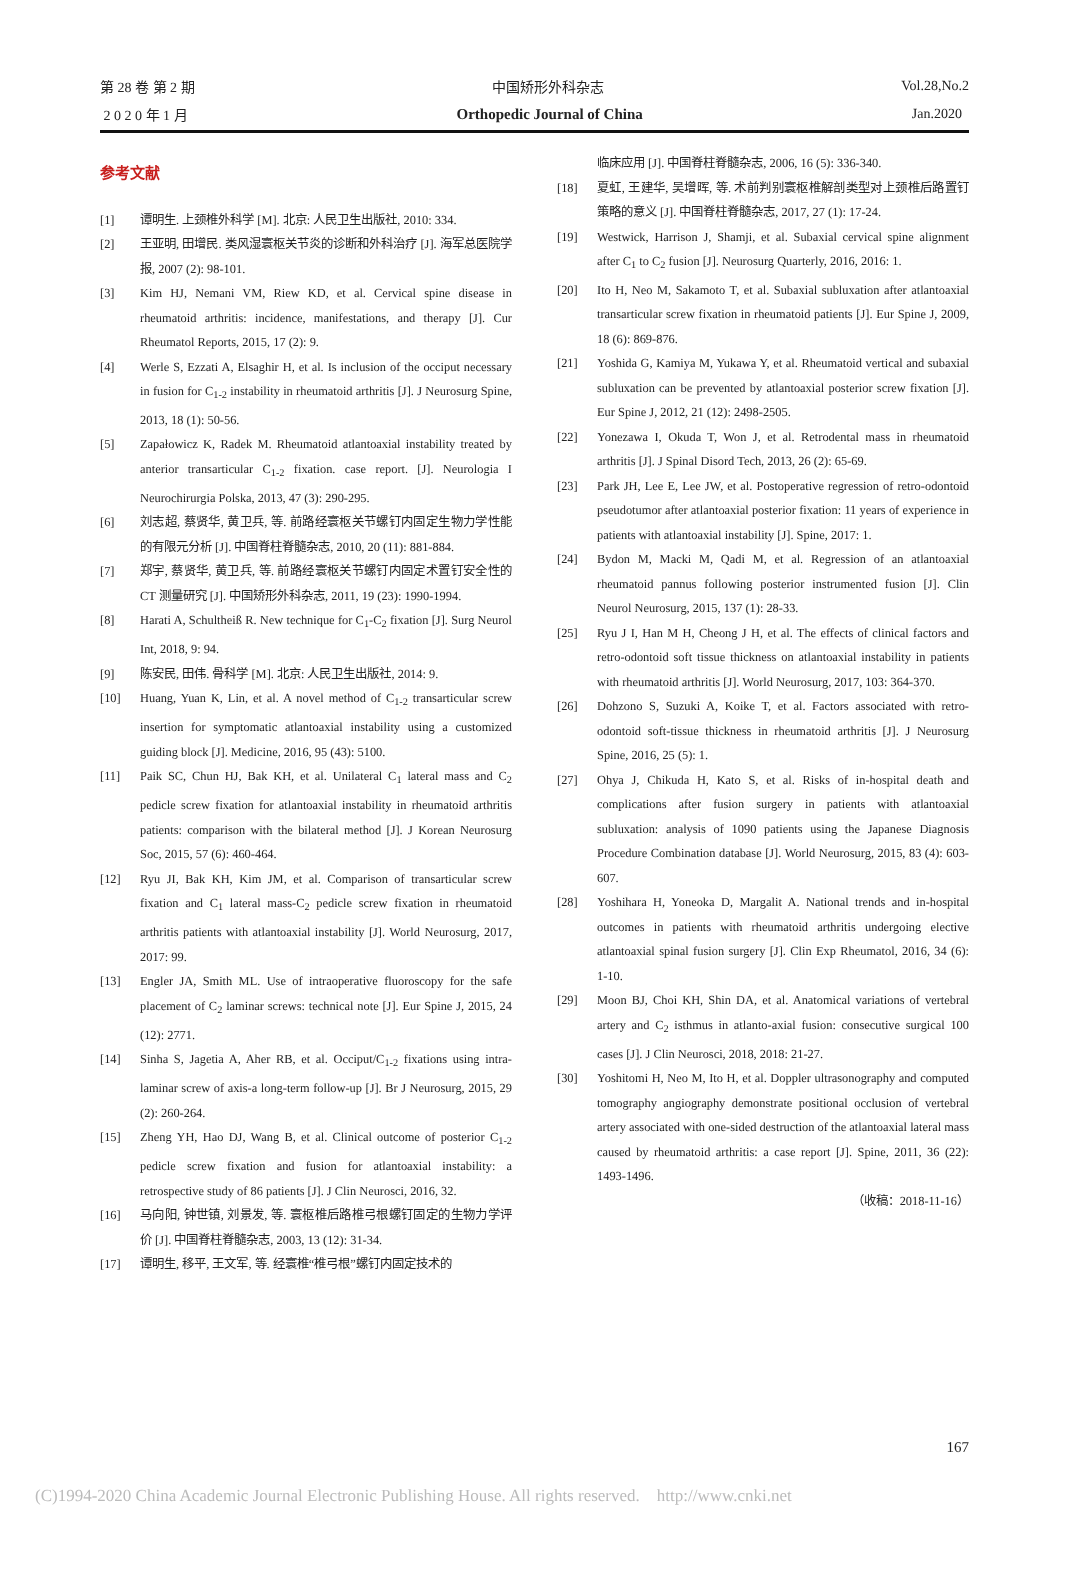第 28 卷 第 2 期 中国矫形外科杂志 Vol.28,No.2
2 0 2 0 年 1 月 Orthopedic Journal of China Jan.2020
参考文献
[1] 谭明生. 上颈椎外科学 [M]. 北京: 人民卫生出版社, 2010: 334.
[2] 王亚明, 田增民. 类风湿寰枢关节炎的诊断和外科治疗 [J]. 海军总医院学报, 2007 (2): 98-101.
[3] Kim HJ, Nemani VM, Riew KD, et al. Cervical spine disease in rheumatoid arthritis: incidence, manifestations, and therapy [J]. Cur Rheumatol Reports, 2015, 17 (2): 9.
[4] Werle S, Ezzati A, Elsaghir H, et al. Is inclusion of the occiput necessary in fusion for C<sub>1-2</sub> instability in rheumatoid arthritis [J]. J Neurosurg Spine, 2013, 18 (1): 50-56.
[5] Zapałowicz K, Radek M. Rheumatoid atlantoaxial instability treated by anterior transarticular C<sub>1-2</sub> fixation. case report. [J]. Neurologia I Neurochirurgia Polska, 2013, 47 (3): 290-295.
[6] 刘志超, 蔡贤华, 黄卫兵, 等. 前路经寰枢关节螺钉内固定生物力学性能的有限元分析 [J]. 中国脊柱脊髓杂志, 2010, 20 (11): 881-884.
[7] 郑宇, 蔡贤华, 黄卫兵, 等. 前路经寰枢关节螺钉内固定术置钉安全性的 CT 测量研究 [J]. 中国矫形外科杂志, 2011, 19 (23): 1990-1994.
[8] Harati A, Schultheiß R. New technique for C<sub>1</sub>-C<sub>2</sub> fixation [J]. Surg Neurol Int, 2018, 9: 94.
[9] 陈安民, 田伟. 骨科学 [M]. 北京: 人民卫生出版社, 2014: 9.
[10] Huang, Yuan K, Lin, et al. A novel method of C<sub>1-2</sub> transarticular screw insertion for symptomatic atlantoaxial instability using a customized guiding block [J]. Medicine, 2016, 95 (43): 5100.
[11] Paik SC, Chun HJ, Bak KH, et al. Unilateral C<sub>1</sub> lateral mass and C<sub>2</sub> pedicle screw fixation for atlantoaxial instability in rheumatoid arthritis patients: comparison with the bilateral method [J]. J Korean Neurosurg Soc, 2015, 57 (6): 460-464.
[12] Ryu JI, Bak KH, Kim JM, et al. Comparison of transarticular screw fixation and C<sub>1</sub> lateral mass-C<sub>2</sub> pedicle screw fixation in rheumatoid arthritis patients with atlantoaxial instability [J]. World Neurosurg, 2017, 2017: 99.
[13] Engler JA, Smith ML. Use of intraoperative fluoroscopy for the safe placement of C<sub>2</sub> laminar screws: technical note [J]. Eur Spine J, 2015, 24 (12): 2771.
[14] Sinha S, Jagetia A, Aher RB, et al. Occiput/C<sub>1-2</sub> fixations using intra-laminar screw of axis-a long-term follow-up [J]. Br J Neurosurg, 2015, 29 (2): 260-264.
[15] Zheng YH, Hao DJ, Wang B, et al. Clinical outcome of posterior C<sub>1-2</sub> pedicle screw fixation and fusion for atlantoaxial instability: a retrospective study of 86 patients [J]. J Clin Neurosci, 2016, 32.
[16] 马向阳, 钟世镇, 刘景发, 等. 寰枢椎后路椎弓根螺钉固定的生物力学评价 [J]. 中国脊柱脊髓杂志, 2003, 13 (12): 31-34.
[17] 谭明生, 移平, 王文军, 等. 经寰椎“椎弓根”螺钉内固定技术的
临床应用 [J]. 中国脊柱脊髓杂志, 2006, 16 (5): 336-340.
[18] 夏虹, 王建华, 吴增晖, 等. 术前判别寰枢椎解剖类型对上颈椎后路置钉策略的意义 [J]. 中国脊柱脊髓杂志, 2017, 27 (1): 17-24.
[19] Westwick, Harrison J, Shamji, et al. Subaxial cervical spine alignment after C<sub>1</sub> to C<sub>2</sub> fusion [J]. Neurosurg Quarterly, 2016, 2016: 1.
[20] Ito H, Neo M, Sakamoto T, et al. Subaxial subluxation after atlantoaxial transarticular screw fixation in rheumatoid patients [J]. Eur Spine J, 2009, 18 (6): 869-876.
[21] Yoshida G, Kamiya M, Yukawa Y, et al. Rheumatoid vertical and subaxial subluxation can be prevented by atlantoaxial posterior screw fixation [J]. Eur Spine J, 2012, 21 (12): 2498-2505.
[22] Yonezawa I, Okuda T, Won J, et al. Retrodental mass in rheumatoid arthritis [J]. J Spinal Disord Tech, 2013, 26 (2): 65-69.
[23] Park JH, Lee E, Lee JW, et al. Postoperative regression of retro-odontoid pseudotumor after atlantoaxial posterior fixation: 11 years of experience in patients with atlantoaxial instability [J]. Spine, 2017: 1.
[24] Bydon M, Macki M, Qadi M, et al. Regression of an atlantoaxial rheumatoid pannus following posterior instrumented fusion [J]. Clin Neurol Neurosurg, 2015, 137 (1): 28-33.
[25] Ryu J I, Han M H, Cheong J H, et al. The effects of clinical factors and retro-odontoid soft tissue thickness on atlantoaxial instability in patients with rheumatoid arthritis [J]. World Neurosurg, 2017, 103: 364-370.
[26] Dohzono S, Suzuki A, Koike T, et al. Factors associated with retro-odontoid soft-tissue thickness in rheumatoid arthritis [J]. J Neurosurg Spine, 2016, 25 (5): 1.
[27] Ohya J, Chikuda H, Kato S, et al. Risks of in-hospital death and complications after fusion surgery in patients with atlantoaxial subluxation: analysis of 1090 patients using the Japanese Diagnosis Procedure Combination database [J]. World Neurosurg, 2015, 83 (4): 603-607.
[28] Yoshihara H, Yoneoka D, Margalit A. National trends and in-hospital outcomes in patients with rheumatoid arthritis undergoing elective atlantoaxial spinal fusion surgery [J]. Clin Exp Rheumatol, 2016, 34 (6): 1-10.
[29] Moon BJ, Choi KH, Shin DA, et al. Anatomical variations of vertebral artery and C<sub>2</sub> isthmus in atlanto-axial fusion: consecutive surgical 100 cases [J]. J Clin Neurosci, 2018, 2018: 21-27.
[30] Yoshitomi H, Neo M, Ito H, et al. Doppler ultrasonography and computed tomography angiography demonstrate positional occlusion of vertebral artery associated with one-sided destruction of the atlantoaxial lateral mass caused by rheumatoid arthritis: a case report [J]. Spine, 2011, 36 (22): 1493-1496.
（收稿：2018-11-16）
167
(C)1994-2020 China Academic Journal Electronic Publishing House. All rights reserved. http://www.cnki.net